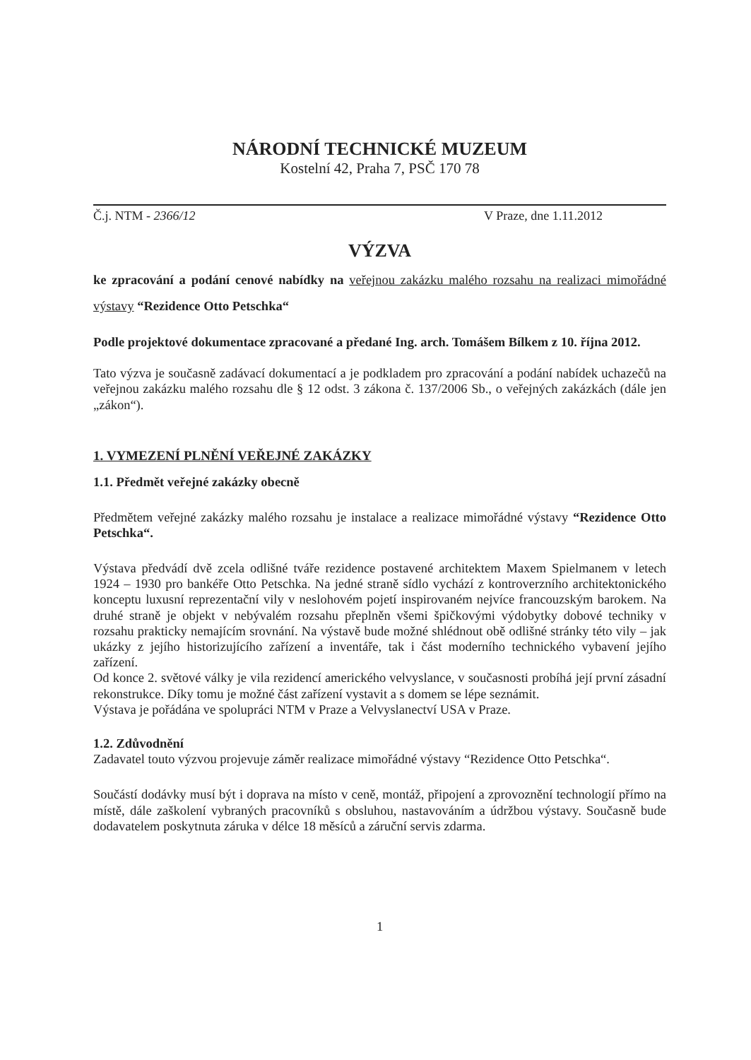NÁRODNÍ TECHNICKÉ MUZEUM
Kostelní 42, Praha 7, PSČ 170 78
Č.j. NTM - 2366/12 V Praze, dne 1.11.2012
VÝZVA
ke zpracování a podání cenové nabídky na veřejnou zakázku malého rozsahu na realizaci mimořádné výstavy “Rezidence Otto Petschka“
Podle projektové dokumentace zpracované a předané Ing. arch. Tomášem Bílkem z 10. října 2012.
Tato výzva je současně zadávací dokumentací a je podkladem pro zpracování a podání nabídek uchazečů na veřejnou zakázku malého rozsahu dle § 12 odst. 3 zákona č. 137/2006 Sb., o veřejných zakázkách (dále jen „zákon“).
1. VYMEZENÍ PLNĚNÍ VEŘEJNÉ ZAKÁZKY
1.1. Předmět veřejné zakázky obecně
Předmětem veřejné zakázky malého rozsahu je instalace a realizace mimořádné výstavy “Rezidence Otto Petschka“.
Výstava předvádí dvě zcela odlišné tváře rezidence postavené architektem Maxem Spielmanem v letech 1924 – 1930 pro bankéře Otto Petschka. Na jedné straně sídlo vychází z kontroverzního architektonického konceptu luxusní reprezentační vily v neslohovém pojetí inspirovaném nejvíce francouzským barokem. Na druhé straně je objekt v nebývalém rozsahu přeplněn všemi špičkovými výdobytky dobové techniky v rozsahu prakticky nemajícím srovnání. Na výstavě bude možné shlédnout obě odlišné stránky této vily – jak ukázky z jejího historizujícího zařízení a inventáře, tak i část moderního technického vybavení jejího zařízení.
Od konce 2. světové války je vila rezidencí amerického velvyslance, v současnosti probíhá její první zásadní rekonstrukce. Díky tomu je možné část zařízení vystavit a s domem se lépe seznámit.
Výstava je pořádána ve spolupráci NTM v Praze a Velvyslanectví USA v Praze.
1.2. Zdůvodnění
Zadavatel touto výzvou projevuje záměr realizace mimořádné výstavy “Rezidence Otto Petschka“.
Součástí dodávky musí být i doprava na místo v ceně, montáž, připojení a zprovoznění technologií přímo na místě, dále zaškolení vybraných pracovníků s obsluhou, nastavováním a údržbou výstavy. Současně bude dodavatelem poskytnuta záruka v délce 18 měsíců a záruční servis zdarma.
1